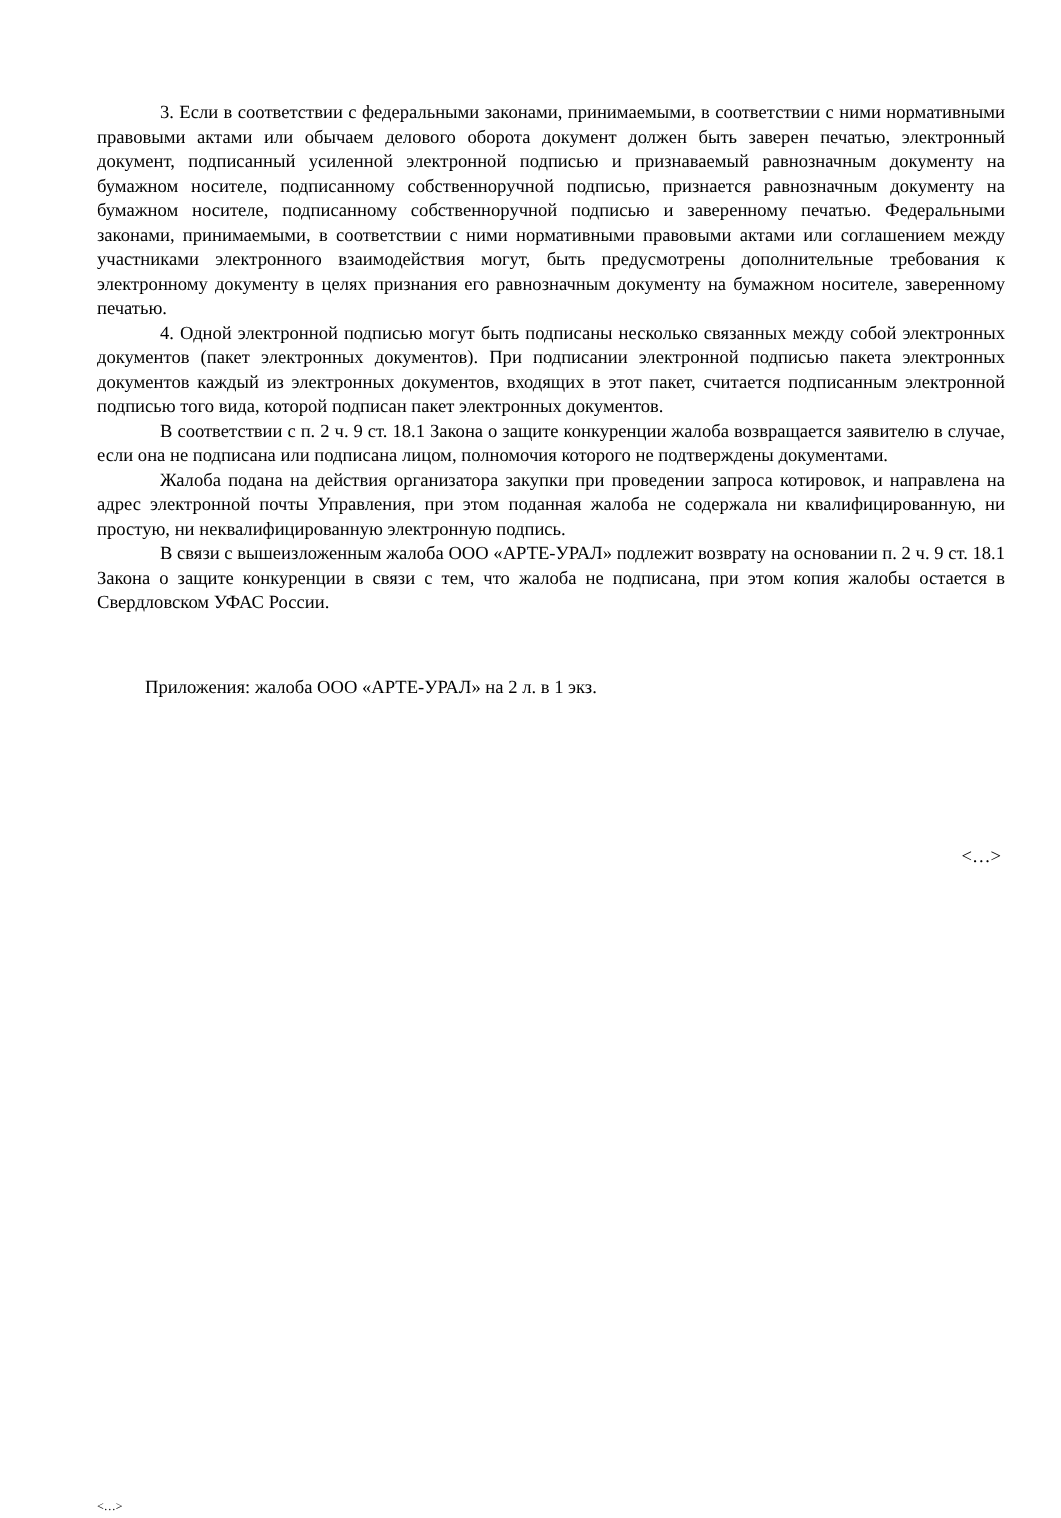3. Если в соответствии с федеральными законами, принимаемыми, в соответствии с ними нормативными правовыми актами или обычаем делового оборота документ должен быть заверен печатью, электронный документ, подписанный усиленной электронной подписью и признаваемый равнозначным документу на бумажном носителе, подписанному собственноручной подписью, признается равнозначным документу на бумажном носителе, подписанному собственноручной подписью и заверенному печатью. Федеральными законами, принимаемыми, в соответствии с ними нормативными правовыми актами или соглашением между участниками электронного взаимодействия могут, быть предусмотрены дополнительные требования к электронному документу в целях признания его равнозначным документу на бумажном носителе, заверенному печатью.
4. Одной электронной подписью могут быть подписаны несколько связанных между собой электронных документов (пакет электронных документов). При подписании электронной подписью пакета электронных документов каждый из электронных документов, входящих в этот пакет, считается подписанным электронной подписью того вида, которой подписан пакет электронных документов.
В соответствии с п. 2 ч. 9 ст. 18.1 Закона о защите конкуренции жалоба возвращается заявителю в случае, если она не подписана или подписана лицом, полномочия которого не подтверждены документами.
Жалоба подана на действия организатора закупки при проведении запроса котировок, и направлена на адрес электронной почты Управления, при этом поданная жалоба не содержала ни квалифицированную, ни простую, ни неквалифицированную электронную подпись.
В связи с вышеизложенным жалоба ООО «АРТЕ-УРАЛ» подлежит возврату на основании п. 2 ч. 9 ст. 18.1 Закона о защите конкуренции в связи с тем, что жалоба не подписана, при этом копия жалобы остается в Свердловском УФАС России.
Приложения: жалоба ООО «АРТЕ-УРАЛ» на 2 л. в 1 экз.
<…>
<…>